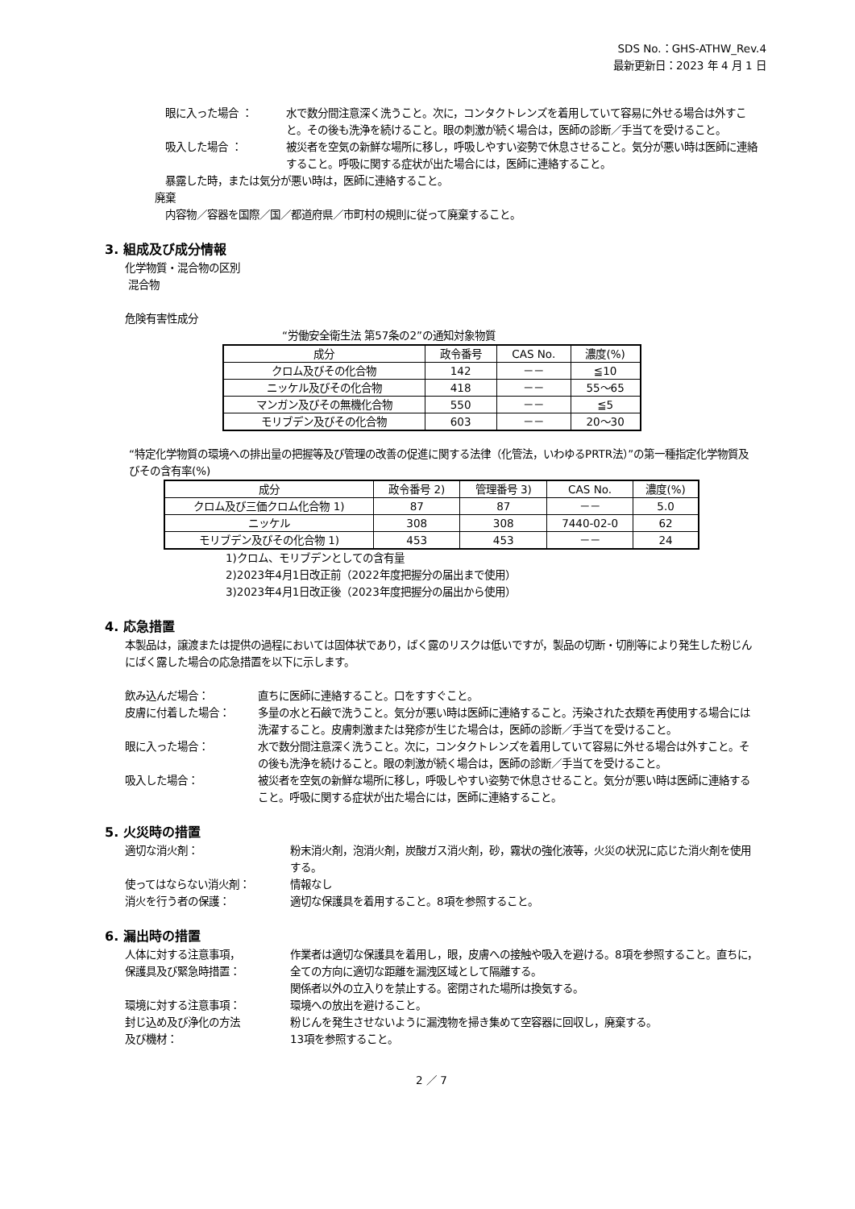SDS No.：GHS-ATHW_Rev.4
最新更新日：2023 年 4 月 1 日
眼に入った場合 ： 水で数分間注意深く洗うこと。次に，コンタクトレンズを着用していて容易に外せる場合は外すこと。その後も洗浄を続けること。眼の刺激が続く場合は，医師の診断／手当てを受けること。
吸入した場合 ： 被災者を空気の新鮮な場所に移し，呼吸しやすい姿勢で休息させること。気分が悪い時は医師に連絡すること。呼吸に関する症状が出た場合には，医師に連絡すること。
暴露した時，または気分が悪い時は，医師に連絡すること。
廃棄
内容物／容器を国際／国／都道府県／市町村の規則に従って廃棄すること。
3. 組成及び成分情報
化学物質・混合物の区別
混合物
危険有害性成分
“労働安全衛生法 第57条の2”の通知対象物質
| 成分 | 政令番号 | CAS No. | 濃度(%) |
| --- | --- | --- | --- |
| クロム及びその化合物 | 142 | －－ | ≦10 |
| ニッケル及びその化合物 | 418 | －－ | 55～65 |
| マンガン及びその無機化合物 | 550 | －－ | ≦5 |
| モリブデン及びその化合物 | 603 | －－ | 20～30 |
“特定化学物質の環境への排出量の把握等及び管理の改善の促進に関する法律（化管法，いわゆるPRTR法）”の第一種指定化学物質及びその含有率(%)
| 成分 | 政令番号 2) | 管理番号 3) | CAS No. | 濃度(%) |
| --- | --- | --- | --- | --- |
| クロム及び三価クロム化合物 1) | 87 | 87 | －－ | 5.0 |
| ニッケル | 308 | 308 | 7440-02-0 | 62 |
| モリブデン及びその化合物 1) | 453 | 453 | －－ | 24 |
1)クロム、モリブデンとしての含有量
2)2023年4月1日改正前（2022年度把握分の届出まで使用）
3)2023年4月1日改正後（2023年度把握分の届出から使用）
4. 応急措置
本製品は，譲渡または提供の過程においては固体状であり，ばく露のリスクは低いですが，製品の切断・切削等により発生した粉じんにばく露した場合の応急措置を以下に示します。
飲み込んだ場合： 直ちに医師に連絡すること。口をすすぐこと。
皮膚に付着した場合： 多量の水と石鹸で洗うこと。気分が悪い時は医師に連絡すること。汚染された衣類を再使用する場合には洗濯すること。皮膚刺激または発疹が生じた場合は，医師の診断／手当てを受けること。
眼に入った場合： 水で数分間注意深く洗うこと。次に，コンタクトレンズを着用していて容易に外せる場合は外すこと。その後も洗浄を続けること。眼の刺激が続く場合は，医師の診断／手当てを受けること。
吸入した場合： 被災者を空気の新鮮な場所に移し，呼吸しやすい姿勢で休息させること。気分が悪い時は医師に連絡すること。呼吸に関する症状が出た場合には，医師に連絡すること。
5. 火災時の措置
適切な消火剤： 粉末消火剤，泡消火剤，炭酸ガス消火剤，砂，霧状の強化液等，火災の状況に応じた消火剤を使用する。
使ってはならない消火剤： 情報なし
消火を行う者の保護： 適切な保護具を着用すること。8項を参照すること。
6. 漏出時の措置
人体に対する注意事項，
保護具及び緊急時措置：
作業者は適切な保護具を着用し，眼，皮膚への接触や吸入を避ける。8項を参照すること。直ちに，全ての方向に適切な距離を漏洩区域として隔離する。
関係者以外の立入りを禁止する。密閉された場所は換気する。
環境に対する注意事項： 環境への放出を避けること。
封じ込め及び浄化の方法
及び機材：
粉じんを発生させないように漏洩物を掃き集めて空容器に回収し，廃棄する。
13項を参照すること。
2 ／ 7